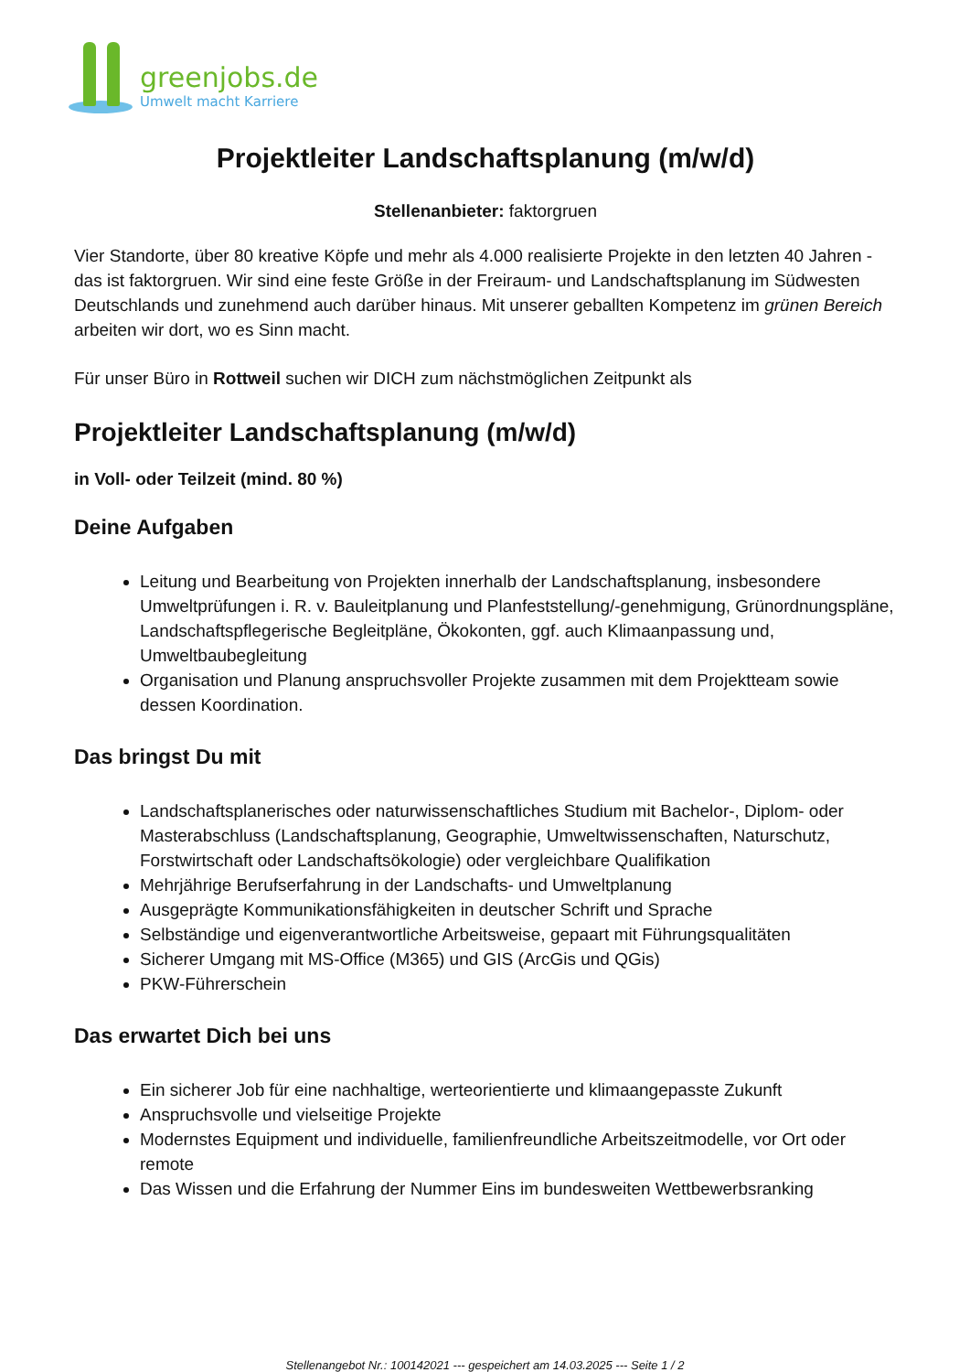greenjobs.de
Umwelt macht Karriere
Projektleiter Landschaftsplanung (m/w/d)
Stellenanbieter: faktorgruen
Vier Standorte, über 80 kreative Köpfe und mehr als 4.000 realisierte Projekte in den letzten 40 Jahren - das ist faktorgruen. Wir sind eine feste Größe in der Freiraum- und Landschaftsplanung im Südwesten Deutschlands und zunehmend auch darüber hinaus. Mit unserer geballten Kompetenz im grünen Bereich arbeiten wir dort, wo es Sinn macht.
Für unser Büro in Rottweil suchen wir DICH zum nächstmöglichen Zeitpunkt als
Projektleiter Landschaftsplanung (m/w/d)
in Voll- oder Teilzeit (mind. 80 %)
Deine Aufgaben
Leitung und Bearbeitung von Projekten innerhalb der Landschaftsplanung, insbesondere Umweltprüfungen i. R. v. Bauleitplanung und Planfeststellung/-genehmigung, Grünordnungspläne, Landschaftspflegerische Begleitpläne, Ökokonten, ggf. auch Klimaanpassung und, Umweltbaubegleitung
Organisation und Planung anspruchsvoller Projekte zusammen mit dem Projektteam sowie dessen Koordination.
Das bringst Du mit
Landschaftsplanerisches oder naturwissenschaftliches Studium mit Bachelor-, Diplom- oder Masterabschluss (Landschaftsplanung, Geographie, Umweltwissenschaften, Naturschutz, Forstwirtschaft oder Landschaftsökologie) oder vergleichbare Qualifikation
Mehrjährige Berufserfahrung in der Landschafts- und Umweltplanung
Ausgeprägte Kommunikationsfähigkeiten in deutscher Schrift und Sprache
Selbständige und eigenverantwortliche Arbeitsweise, gepaart mit Führungsqualitäten
Sicherer Umgang mit MS-Office (M365) und GIS (ArcGis und QGis)
PKW-Führerschein
Das erwartet Dich bei uns
Ein sicherer Job für eine nachhaltige, werteorientierte und klimaangepasste Zukunft
Anspruchsvolle und vielseitige Projekte
Modernstes Equipment und individuelle, familienfreundliche Arbeitszeitmodelle, vor Ort oder remote
Das Wissen und die Erfahrung der Nummer Eins im bundesweiten Wettbewerbsranking
Stellenangebot Nr.: 100142021 --- gespeichert am 14.03.2025 --- Seite 1 / 2